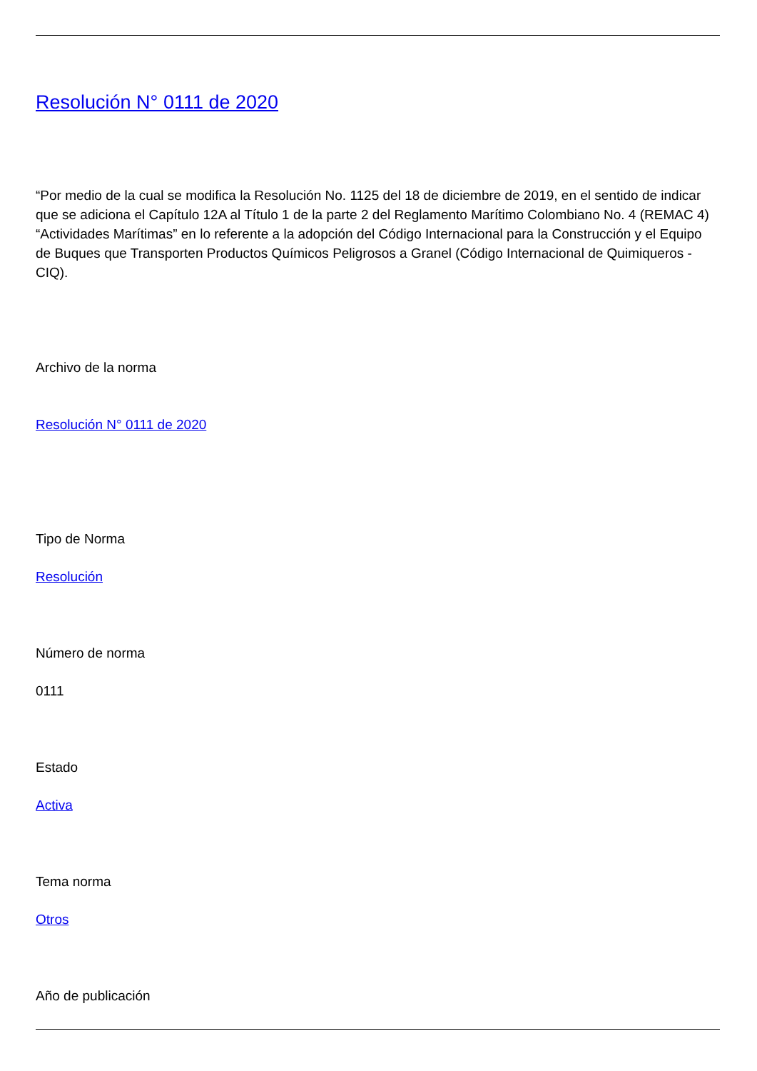Resolución N° 0111 de 2020
“Por medio de la cual se modifica la Resolución No. 1125 del 18 de diciembre de 2019, en el sentido de indicar que se adiciona el Capítulo 12A al Título 1 de la parte 2 del Reglamento Marítimo Colombiano No. 4 (REMAC 4) “Actividades Marítimas” en lo referente a la adopción del Código Internacional para la Construcción y el Equipo de Buques que Transporten Productos Químicos Peligrosos a Granel (Código Internacional de Quimiqueros - CIQ).
Archivo de la norma
Resolución N° 0111 de 2020
Tipo de Norma
Resolución
Número de norma
0111
Estado
Activa
Tema norma
Otros
Año de publicación